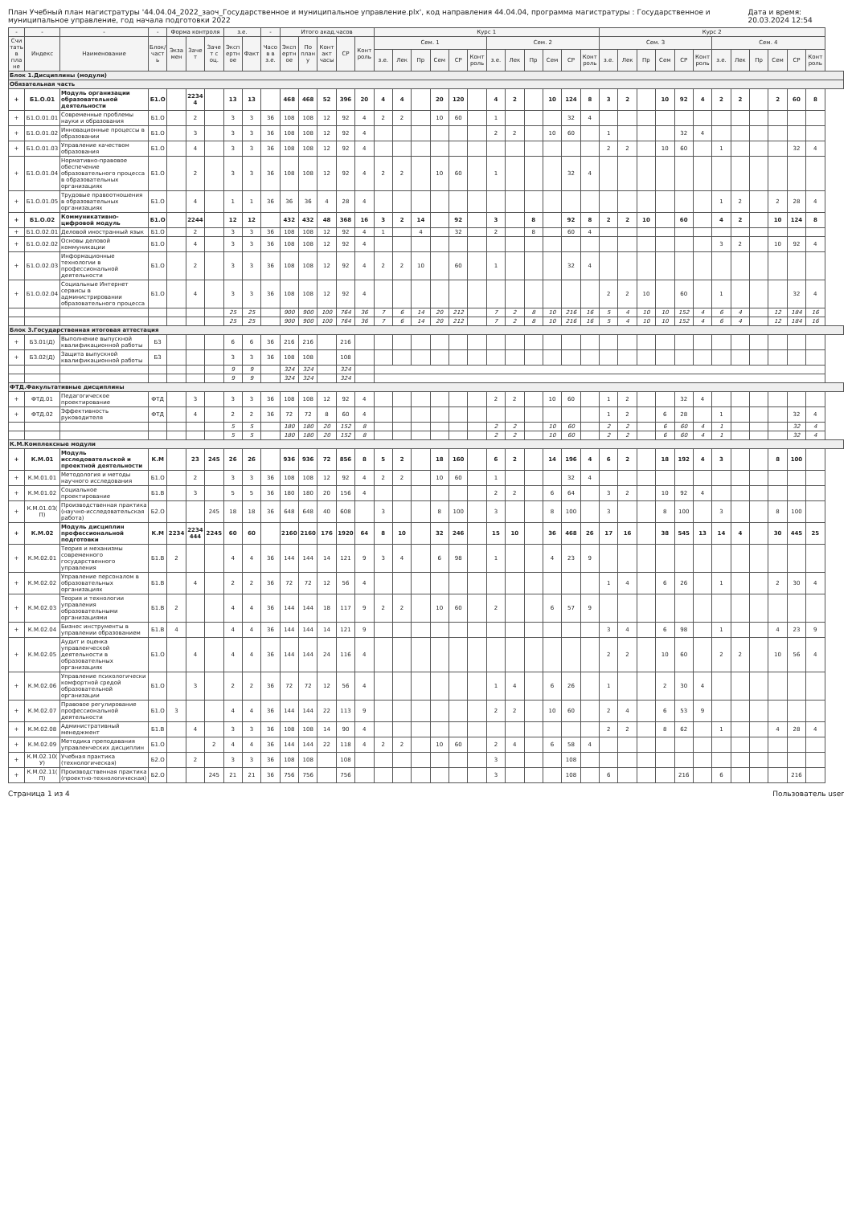План Учебный план магистратуры '44.04.04_2022_заоч_Государственное и муниципальное управление.plx', код направления 44.04.04, программа магистратуры : Государственное и муниципальное управление, год начала подготовки 2022 Дата и время: 20.03.2024 12:54
| - | - | - | - | Форма контроля | | | з.е. | | - | Итого акад.часов | | | | | Курс 1 | | | | | | | | | | | | Курс 2 | | | | | | | | | | | |
| --- | --- | --- | --- | --- | --- | --- | --- | --- | --- | --- | --- | --- | --- | --- | --- | --- | --- | --- | --- | --- | --- | --- | --- | --- | --- | --- | --- | --- | --- | --- | --- | --- | --- | --- | --- | --- | --- | --- |
| Считать в плане | Индекс | Наименование | Блок/ часть | Экзамен | Зачет | Зачет с оц. | Экспертное | Факт | Часов в з.е. | Экспертное | По плану | Контакт часы | СР | Контроль | Сем. 1 | | | | | | Сем. 2 | | | | | | Сем. 3 | | | | | | Сем. 4 | | | | | |
| | | | | | | | | | | | | | | | з.е. | Лек | Пр | Сем | СР | Контроль | з.е. | Лек | Пр | Сем | СР | Контроль | з.е. | Лек | Пр | Сем | СР | Контроль | з.е. | Лек | Пр | Сем | СР | Контроль |
| Блок 1.Дисциплины (модули) | | | | | | | | | | | | | | | | | | | | | | | | | | | | | | | | | | | | | | |
| Обязательная часть | | | | | | | | | | | | | | | | | | | | | | | | | | | | | | | | | | | | | | |
| + | Б1.О.01 | Модуль организации образовательной деятельности | Б1.О | | 22344 | | 13 | 13 | | 468 | 468 | 52 | 396 | 20 | 4 | 4 | | 20 | 120 | | 4 | 2 | | 10 | 124 | 8 | 3 | 2 | | 10 | 92 | 4 | 2 | 2 | | 2 | 60 | 8 |
| + | Б1.О.01.01 | Современные проблемы науки и образования | Б1.О | | 2 | | 3 | 3 | 36 | 108 | 108 | 12 | 92 | 4 | 2 | 2 | | 10 | 60 | | 1 | | | | 32 | 4 | | | | | | | | | | | | |
| + | Б1.О.01.02 | Инновационные процессы в образовании | Б1.О | | 3 | | 3 | 3 | 36 | 108 | 108 | 12 | 92 | 4 | | | | | | | 2 | 2 | | 10 | 60 | | 1 | | | | 32 | 4 | | | | | | |
| + | Б1.О.01.03 | Управление качеством образования | Б1.О | | 4 | | 3 | 3 | 36 | 108 | 108 | 12 | 92 | 4 | | | | | | | | | | | | | 2 | 2 | | 10 | 60 | | 1 | | | | 32 | 4 |
| + | Б1.О.01.04 | Нормативно-правовое обеспечение образовательного процесса в образовательных организациях | Б1.О | | 2 | | 3 | 3 | 36 | 108 | 108 | 12 | 92 | 4 | 2 | 2 | | 10 | 60 | | 1 | | | | 32 | 4 | | | | | | | | | | | | |
| + | Б1.О.01.05 | Трудовые правоотношения в образовательных организациях | Б1.О | | 4 | | 1 | 1 | 36 | 36 | 36 | 4 | 28 | 4 | | | | | | | | | | | | | | | | | | | 1 | 2 | | 2 | 28 | 4 |
| + | Б1.О.02 | Коммуникативно-цифровой модуль | Б1.О | | 2244 | | 12 | 12 | | 432 | 432 | 48 | 368 | 16 | 3 | 2 | 14 | | 92 | | 3 | | 8 | | 92 | 8 | 2 | 2 | 10 | | 60 | | 4 | 2 | | 10 | 124 | 8 |
| + | Б1.О.02.01 | Деловой иностранный язык | Б1.О | | 2 | | 3 | 3 | 36 | 108 | 108 | 12 | 92 | 4 | 1 | | 4 | | 32 | | 2 | | 8 | | 60 | 4 | | | | | | | | | | | | |
| + | Б1.О.02.02 | Основы деловой коммуникации | Б1.О | | 4 | | 3 | 3 | 36 | 108 | 108 | 12 | 92 | 4 | | | | | | | | | | | | | | | | | | | 3 | 2 | | 10 | 92 | 4 |
| + | Б1.О.02.03 | Информационные технологии в профессиональной деятельности | Б1.О | | 2 | | 3 | 3 | 36 | 108 | 108 | 12 | 92 | 4 | 2 | 2 | 10 | | 60 | | 1 | | | | 32 | 4 | | | | | | | | | | | | |
| + | Б1.О.02.04 | Социальные Интернет сервисы в администрировании образовательного процесса | Б1.О | | 4 | | 3 | 3 | 36 | 108 | 108 | 12 | 92 | 4 | | | | | | | | | | | | | 2 | 2 | 10 | | 60 | | 1 | | | | 32 | 4 |
| | | | | | | | 25 | 25 | | 900 | 900 | 100 | 764 | 36 | 7 | 6 | 14 | 20 | 212 | | 7 | 2 | 8 | 10 | 216 | 16 | 5 | 4 | 10 | 10 | 152 | 4 | 6 | 4 | | 12 | 184 | 16 |
| | | | | | | | 25 | 25 | | 900 | 900 | 100 | 764 | 36 | 7 | 6 | 14 | 20 | 212 | | 7 | 2 | 8 | 10 | 216 | 16 | 5 | 4 | 10 | 10 | 152 | 4 | 6 | 4 | | 12 | 184 | 16 |
| Блок 3.Государственная итоговая аттестация | | | | | | | | | | | | | | | | | | | | | | | | | | | | | | | | | | | | | | |
| + | Б3.01(Д) | Выполнение выпускной квалификационной работы | Б3 | | | | 6 | 6 | 36 | 216 | 216 | | 216 | | | | | | | | | | | | | | | | | | | | | | | | | |
| + | Б3.02(Д) | Защита выпускной квалификационной работы | Б3 | | | | 3 | 3 | 36 | 108 | 108 | | 108 | | | | | | | | | | | | | | | | | | | | | | | | | |
| | | | | | | | 9 | 9 | | 324 | 324 | | 324 | | | | | | | | | | | | | | | | | | | | | | | | | |
| | | | | | | | 9 | 9 | | 324 | 324 | | 324 | | | | | | | | | | | | | | | | | | | | | | | | | |
| ФТД.Факультативные дисциплины | | | | | | | | | | | | | | | | | | | | | | | | | | | | | | | | | | | | | | |
| + | ФТД.01 | Педагогическое проектирование | ФТД | | 3 | | 3 | 3 | 36 | 108 | 108 | 12 | 92 | 4 | | | | | | | 2 | 2 | | 10 | 60 | | 1 | 2 | | | 32 | 4 | | | | | | |
| + | ФТД.02 | Эффективность руководителя | ФТД | | 4 | | 2 | 2 | 36 | 72 | 72 | 8 | 60 | 4 | | | | | | | | | | | | | 1 | 2 | | 6 | 28 | | 1 | | | | 32 | 4 |
| | | | | | | | 5 | 5 | | 180 | 180 | 20 | 152 | 8 | | | | | | | 2 | 2 | | 10 | 60 | | 2 | 2 | | 6 | 60 | 4 | 1 | | | | 32 | 4 |
| | | | | | | | 5 | 5 | | 180 | 180 | 20 | 152 | 8 | | | | | | | 2 | 2 | | 10 | 60 | | 2 | 2 | | 6 | 60 | 4 | 1 | | | | 32 | 4 |
| К.М.Комплексные модули | | | | | | | | | | | | | | | | | | | | | | | | | | | | | | | | | | | | | | |
| + | К.М.01 | Модуль исследовательской и проектной деятельности | К.М | | 23 | 245 | 26 | 26 | | 936 | 936 | 72 | 856 | 8 | 5 | 2 | | 18 | 160 | | 6 | 2 | | 14 | 196 | 4 | 6 | 2 | | 18 | 192 | 4 | 3 | | | 8 | 100 | |
| + | К.М.01.01 | Методология и методы научного исследования | Б1.О | | 2 | | 3 | 3 | 36 | 108 | 108 | 12 | 92 | 4 | 2 | 2 | | 10 | 60 | | 1 | | | | 32 | 4 | | | | | | | | | | | | |
| + | К.М.01.02 | Социальное проектирование | Б1.В | | 3 | | 5 | 5 | 36 | 180 | 180 | 20 | 156 | 4 | | | | | | | 2 | 2 | | 6 | 64 | | 3 | 2 | | 10 | 92 | 4 | | | | | | |
| + | К.М.01.03(П) | Производственная практика (научно-исследовательская работа) | Б2.О | | | 245 | 18 | 18 | 36 | 648 | 648 | 40 | 608 | | 3 | | | 8 | 100 | | 3 | | | 8 | 100 | | 3 | | | 8 | 100 | | 3 | | | 8 | 100 | |
| + | К.М.02 | Модуль дисциплин профессиональной подготовки | К.М | 2234 | 2234444 | 2245 | 60 | 60 | | 2160 | 2160 | 176 | 1920 | 64 | 8 | 10 | | 32 | 246 | | 15 | 10 | | 36 | 468 | 26 | 17 | 16 | | 38 | 545 | 13 | 14 | 4 | | 30 | 445 | 25 |
| + | К.М.02.01 | Теория и механизмы современного государственного управления | Б1.В | 2 | | | 4 | 4 | 36 | 144 | 144 | 14 | 121 | 9 | 3 | 4 | | 6 | 98 | | 1 | | | 4 | 23 | 9 | | | | | | | | | | | | |
| + | К.М.02.02 | Управление персоналом в образовательных организациях | Б1.В | | 4 | | 2 | 2 | 36 | 72 | 72 | 12 | 56 | 4 | | | | | | | | | | | | | 1 | 4 | | 6 | 26 | | 1 | | | 2 | 30 | 4 |
| + | К.М.02.03 | Теория и технологии управления образовательными организациями | Б1.В | 2 | | | 4 | 4 | 36 | 144 | 144 | 18 | 117 | 9 | 2 | 2 | | 10 | 60 | | 2 | | | 6 | 57 | 9 | | | | | | | | | | | | |
| + | К.М.02.04 | Бизнес инструменты в управлении образованием | Б1.В | 4 | | | 4 | 4 | 36 | 144 | 144 | 14 | 121 | 9 | | | | | | | | | | | | | 3 | 4 | | 6 | 98 | | 1 | | | 4 | 23 | 9 |
| + | К.М.02.05 | Аудит и оценка управленческой деятельности в образовательных организациях | Б1.О | | 4 | | 4 | 4 | 36 | 144 | 144 | 24 | 116 | 4 | | | | | | | | | | | | | 2 | 2 | | 10 | 60 | | 2 | 2 | | 10 | 56 | 4 |
| + | К.М.02.06 | Управление психологически комфортной средой образовательной организации | Б1.О | | 3 | | 2 | 2 | 36 | 72 | 72 | 12 | 56 | 4 | | | | | | | 1 | 4 | | 6 | 26 | | 1 | | | 2 | 30 | 4 | | | | | | |
| + | К.М.02.07 | Правовое регулирование профессиональной деятельности | Б1.О | 3 | | | 4 | 4 | 36 | 144 | 144 | 22 | 113 | 9 | | | | | | | 2 | 2 | | 10 | 60 | | 2 | 4 | | 6 | 53 | 9 | | | | | | |
| + | К.М.02.08 | Административный менеджмент | Б1.В | | 4 | | 3 | 3 | 36 | 108 | 108 | 14 | 90 | 4 | | | | | | | | | | | | | 2 | 2 | | 8 | 62 | | 1 | | | 4 | 28 | 4 |
| + | К.М.02.09 | Методика преподавания управленческих дисциплин | Б1.О | | | 2 | 4 | 4 | 36 | 144 | 144 | 22 | 118 | 4 | 2 | 2 | | 10 | 60 | | 2 | 4 | | 6 | 58 | 4 | | | | | | | | | | | | |
| + | К.М.02.10(У) | Учебная практика (технологическая) | Б2.О | | 2 | | 3 | 3 | 36 | 108 | 108 | | 108 | | | | | | | | 3 | | | | 108 | | | | | | | | | | | | | |
| + | К.М.02.11(П) | Производственная практика (проектно-технологическая) | Б2.О | | | 245 | 21 | 21 | 36 | 756 | 756 | | 756 | | | | | | | | 3 | | | | 108 | | 6 | | | | 216 | | 6 | | | | 216 | |
Страница 1 из 4 Пользователь user